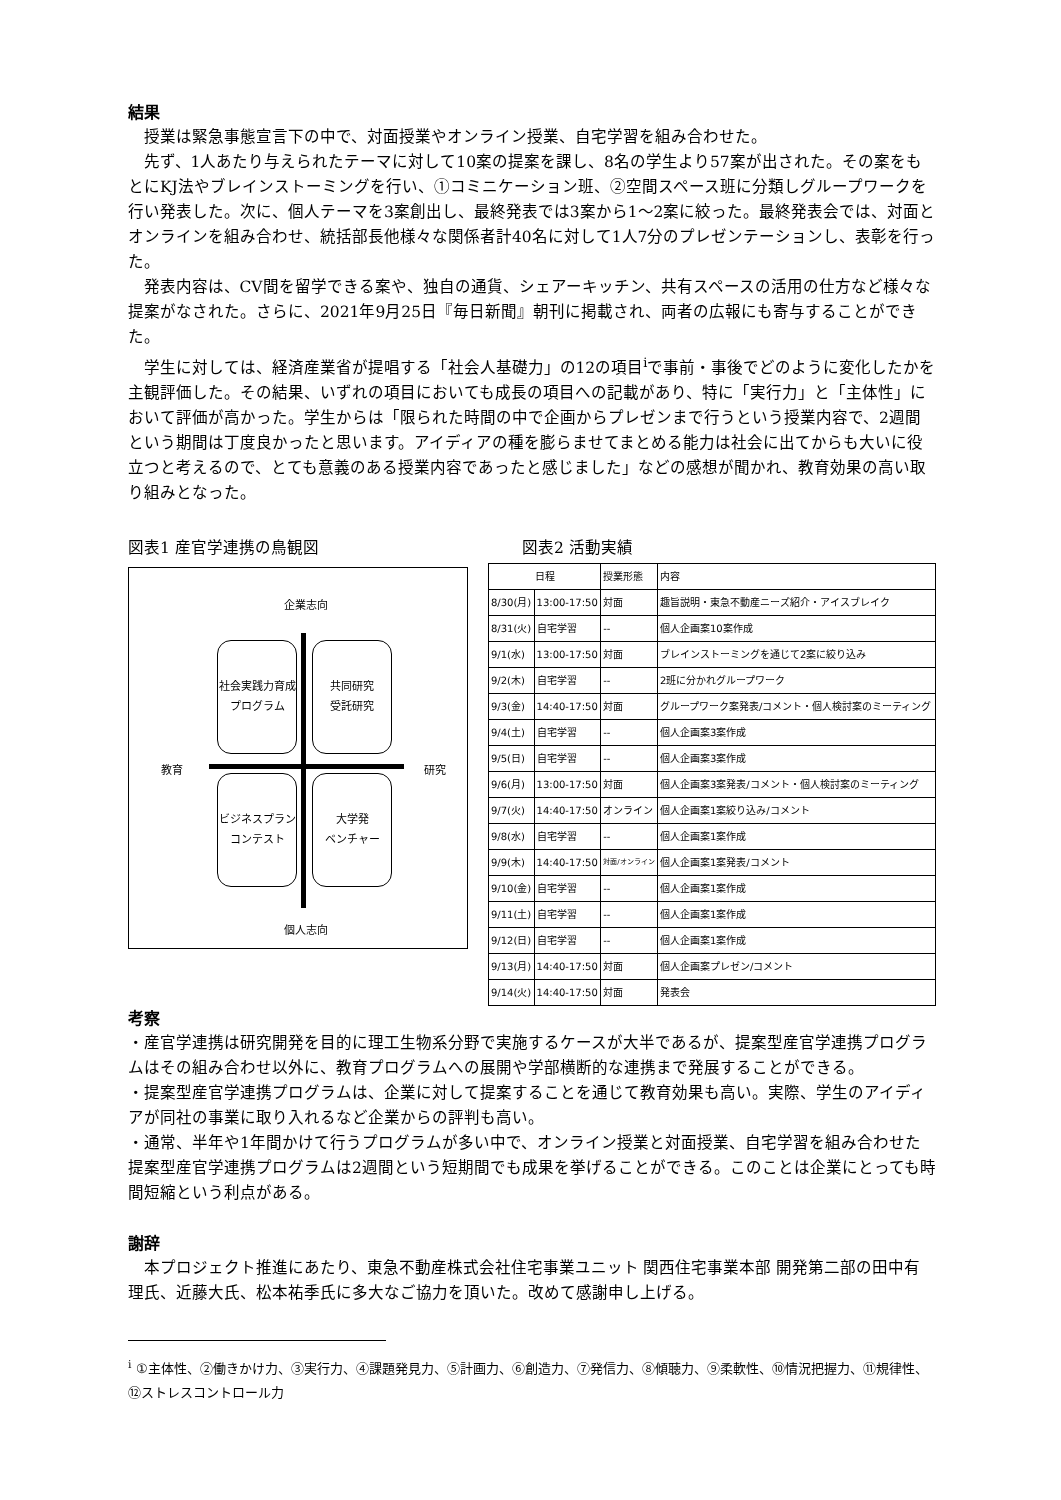結果
授業は緊急事態宣言下の中で、対面授業やオンライン授業、自宅学習を組み合わせた。
先ず、1人あたり与えられたテーマに対して10案の提案を課し、8名の学生より57案が出された。その案をもとにKJ法やブレインストーミングを行い、①コミニケーション班、②空間スペース班に分類しグループワークを行い発表した。次に、個人テーマを3案創出し、最終発表では3案から1〜2案に絞った。最終発表会では、対面とオンラインを組み合わせ、統括部長他様々な関係者計40名に対して1人7分のプレゼンテーションし、表彰を行った。
発表内容は、CV間を留学できる案や、独自の通貨、シェアーキッチン、共有スペースの活用の仕方など様々な提案がなされた。さらに、2021年9月25日『毎日新聞』朝刊に掲載され、両者の広報にも寄与することができた。
学生に対しては、経済産業省が提唱する「社会人基礎力」の12の項目<sup>i</sup>で事前・事後でどのように変化したかを主観評価した。その結果、いずれの項目においても成長の項目への記載があり、特に「実行力」と「主体性」において評価が高かった。学生からは「限られた時間の中で企画からプレゼンまで行うという授業内容で、2週間という期間は丁度良かったと思います。アイディアの種を膨らませてまとめる能力は社会に出てからも大いに役立つと考えるので、とても意義のある授業内容であったと感じました」などの感想が聞かれ、教育効果の高い取り組みとなった。
図表1 産官学連携の鳥観図
企業志向
社会実践力育成
プログラム
共同研究
受託研究
教育 研究
ビジネスプラン
コンテスト
大学発
ベンチャー
個人志向
図表2 活動実績
| 日程 | | 授業形態 | 内容 |
| --- | --- | --- | --- |
| 8/30(月) | 13:00-17:50 | 対面 | 趣旨説明・東急不動産ニーズ紹介・アイスブレイク |
| 8/31(火) | 自宅学習 | -- | 個人企画案10案作成 |
| 9/1(水) | 13:00-17:50 | 対面 | ブレインストーミングを通じて2案に絞り込み |
| 9/2(木) | 自宅学習 | -- | 2班に分かれグループワーク |
| 9/3(金) | 14:40-17:50 | 対面 | グループワーク案発表/コメント・個人検討案のミーティング |
| 9/4(土) | 自宅学習 | -- | 個人企画案3案作成 |
| 9/5(日) | 自宅学習 | -- | 個人企画案3案作成 |
| 9/6(月) | 13:00-17:50 | 対面 | 個人企画案3案発表/コメント・個人検討案のミーティング |
| 9/7(火) | 14:40-17:50 | オンライン | 個人企画案1案絞り込み/コメント |
| 9/8(水) | 自宅学習 | -- | 個人企画案1案作成 |
| 9/9(木) | 14:40-17:50 | 対面/オンライン | 個人企画案1案発表/コメント |
| 9/10(金) | 自宅学習 | -- | 個人企画案1案作成 |
| 9/11(土) | 自宅学習 | -- | 個人企画案1案作成 |
| 9/12(日) | 自宅学習 | -- | 個人企画案1案作成 |
| 9/13(月) | 14:40-17:50 | 対面 | 個人企画案プレゼン/コメント |
| 9/14(火) | 14:40-17:50 | 対面 | 発表会 |
考察
・産官学連携は研究開発を目的に理工生物系分野で実施するケースが大半であるが、提案型産官学連携プログラムはその組み合わせ以外に、教育プログラムへの展開や学部横断的な連携まで発展することができる。
・提案型産官学連携プログラムは、企業に対して提案することを通じて教育効果も高い。実際、学生のアイディアが同社の事業に取り入れるなど企業からの評判も高い。
・通常、半年や1年間かけて行うプログラムが多い中で、オンライン授業と対面授業、自宅学習を組み合わせた提案型産官学連携プログラムは2週間という短期間でも成果を挙げることができる。このことは企業にとっても時間短縮という利点がある。
謝辞
本プロジェクト推進にあたり、東急不動産株式会社住宅事業ユニット 関西住宅事業本部 開発第二部の田中有理氏、近藤大氏、松本祐季氏に多大なご協力を頂いた。改めて感謝申し上げる。
<sup>i</sup> ①主体性、②働きかけ力、③実行力、④課題発見力、⑤計画力、⑥創造力、⑦発信力、⑧傾聴力、⑨柔軟性、⑩情況把握力、⑪規律性、⑫ストレスコントロール力